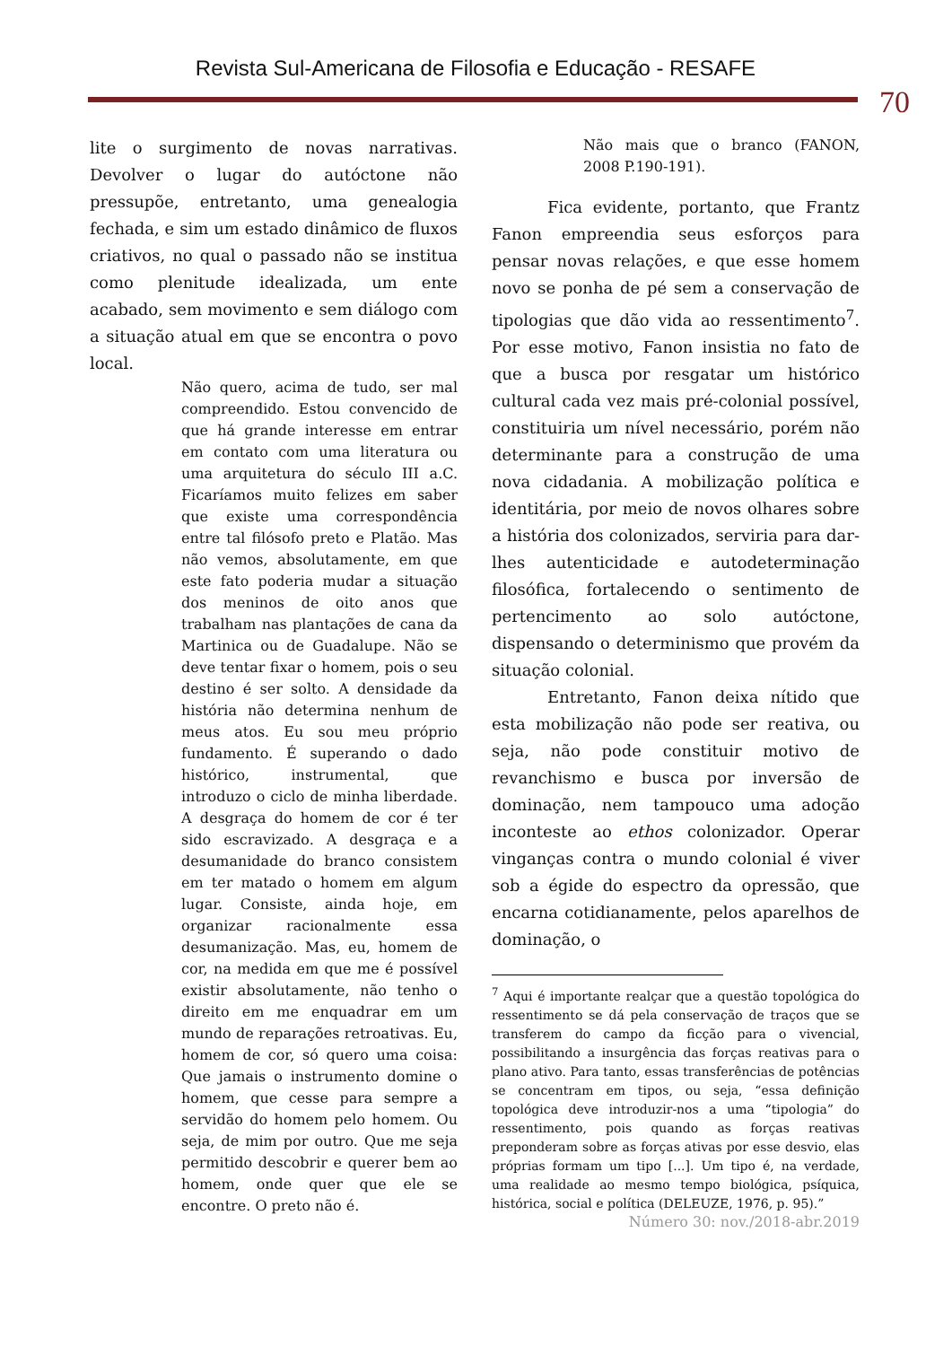Revista Sul-Americana de Filosofia e Educação - RESAFE
70
lite o surgimento de novas narrativas. Devolver o lugar do autóctone não pressupõe, entretanto, uma genealogia fechada, e sim um estado dinâmico de fluxos criativos, no qual o passado não se institua como plenitude idealizada, um ente acabado, sem movimento e sem diálogo com a situação atual em que se encontra o povo local.
Não quero, acima de tudo, ser mal compreendido. Estou convencido de que há grande interesse em entrar em contato com uma literatura ou uma arquitetura do século III a.C. Ficaríamos muito felizes em saber que existe uma correspondência entre tal filósofo preto e Platão. Mas não vemos, absolutamente, em que este fato poderia mudar a situação dos meninos de oito anos que trabalham nas plantações de cana da Martinica ou de Guadalupe. Não se deve tentar fixar o homem, pois o seu destino é ser solto. A densidade da história não determina nenhum de meus atos. Eu sou meu próprio fundamento. É superando o dado histórico, instrumental, que introduzo o ciclo de minha liberdade. A desgraça do homem de cor é ter sido escravizado. A desgraça e a desumanidade do branco consistem em ter matado o homem em algum lugar. Consiste, ainda hoje, em organizar racionalmente essa desumanização. Mas, eu, homem de cor, na medida em que me é possível existir absolutamente, não tenho o direito em me enquadrar em um mundo de reparações retroativas. Eu, homem de cor, só quero uma coisa: Que jamais o instrumento domine o homem, que cesse para sempre a servidão do homem pelo homem. Ou seja, de mim por outro. Que me seja permitido descobrir e querer bem ao homem, onde quer que ele se encontre. O preto não é.
Não mais que o branco (FANON, 2008 P.190-191).
Fica evidente, portanto, que Frantz Fanon empreendia seus esforços para pensar novas relações, e que esse homem novo se ponha de pé sem a conservação de tipologias que dão vida ao ressentimento<sup>7</sup>. Por esse motivo, Fanon insistia no fato de que a busca por resgatar um histórico cultural cada vez mais pré-colonial possível, constituiria um nível necessário, porém não determinante para a construção de uma nova cidadania. A mobilização política e identitária, por meio de novos olhares sobre a história dos colonizados, serviria para dar-lhes autenticidade e autodeterminação filosófica, fortalecendo o sentimento de pertencimento ao solo autóctone, dispensando o determinismo que provém da situação colonial.
Entretanto, Fanon deixa nítido que esta mobilização não pode ser reativa, ou seja, não pode constituir motivo de revanchismo e busca por inversão de dominação, nem tampouco uma adoção inconteste ao ethos colonizador. Operar vinganças contra o mundo colonial é viver sob a égide do espectro da opressão, que encarna cotidianamente, pelos aparelhos de dominação, o
<sup>7</sup> Aqui é importante realçar que a questão topológica do ressentimento se dá pela conservação de traços que se transferem do campo da ficção para o vivencial, possibilitando a insurgência das forças reativas para o plano ativo. Para tanto, essas transferências de potências se concentram em tipos, ou seja, “essa definição topológica deve introduzir-nos a uma “tipologia” do ressentimento, pois quando as forças reativas preponderam sobre as forças ativas por esse desvio, elas próprias formam um tipo [...]. Um tipo é, na verdade, uma realidade ao mesmo tempo biológica, psíquica, histórica, social e política (DELEUZE, 1976, p. 95).”
Número 30: nov./2018-abr.2019